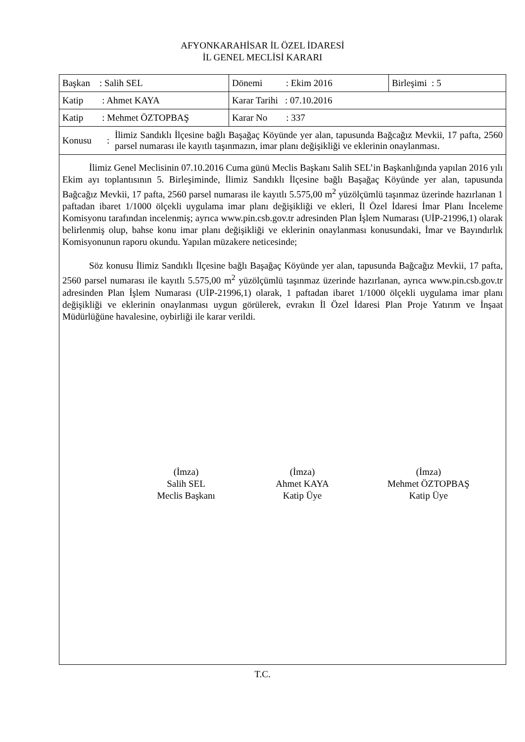AFYONKARAHİSAR İL ÖZEL İDARESİ
İL GENEL MECLİSİ KARARI
| Başkan : Salih SEL | Dönemi : Ekim 2016 | Birleşimi : 5 |
| Katip : Ahmet KAYA | Karar Tarihi : 07.10.2016 | |
| Katip : Mehmet ÖZTOPBAŞ | Karar No : 337 | |
| Konusu : İlimiz Sandıklı İlçesine bağlı Başağaç Köyünde yer alan, tapusunda Bağcağız Mevkii, 17 pafta, 2560 parsel numarası ile kayıtlı taşınmazın, imar planı değişikliği ve eklerinin onaylanması. | | |
İlimiz Genel Meclisinin 07.10.2016 Cuma günü Meclis Başkanı Salih SEL’in Başkanlığında yapılan 2016 yılı Ekim ayı toplantısının 5. Birleşiminde, İlimiz Sandıklı İlçesine bağlı Başağaç Köyünde yer alan, tapusunda Bağcağız Mevkii, 17 pafta, 2560 parsel numarası ile kayıtlı 5.575,00 m<sup>2</sup> yüzölçümlü taşınmaz üzerinde hazırlanan 1 paftadan ibaret 1/1000 ölçekli uygulama imar planı değişikliği ve ekleri, İl Özel İdaresi İmar Planı İnceleme Komisyonu tarafından incelenmiş; ayrıca www.pin.csb.gov.tr adresinden Plan İşlem Numarası (UİP-21996,1) olarak belirlenmiş olup, bahse konu imar planı değişikliği ve eklerinin onaylanması konusundaki, İmar ve Bayındırlık Komisyonunun raporu okundu. Yapılan müzakere neticesinde;
Söz konusu İlimiz Sandıklı İlçesine bağlı Başağaç Köyünde yer alan, tapusunda Bağcağız Mevkii, 17 pafta, 2560 parsel numarası ile kayıtlı 5.575,00 m<sup>2</sup> yüzölçümlü taşınmaz üzerinde hazırlanan, ayrıca www.pin.csb.gov.tr adresinden Plan İşlem Numarası (UİP-21996,1) olarak, 1 paftadan ibaret 1/1000 ölçekli uygulama imar planı değişikliği ve eklerinin onaylanması uygun görülerek, evrakın İl Özel İdaresi Plan Proje Yatırım ve İnşaat Müdürlüğüne havalesine, oybirliği ile karar verildi.
(İmza)
Salih SEL
Meclis Başkanı
(İmza)
Ahmet KAYA
Katip Üye
(İmza)
Mehmet ÖZTOPBAŞ
Katip Üye
T.C.